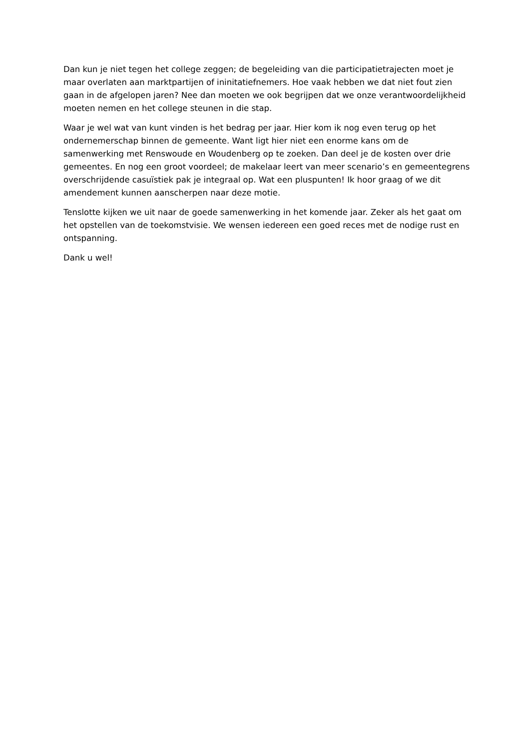Dan kun je niet tegen het college zeggen; de begeleiding van die participatietrajecten moet je maar overlaten aan marktpartijen of ininitatiefnemers. Hoe vaak hebben we dat niet fout zien gaan in de afgelopen jaren? Nee dan moeten we ook begrijpen dat we onze verantwoordelijkheid moeten nemen en het college steunen in die stap.
Waar je wel wat van kunt vinden is het bedrag per jaar. Hier kom ik nog even terug op het ondernemerschap binnen de gemeente. Want ligt hier niet een enorme kans om de samenwerking met Renswoude en Woudenberg op te zoeken. Dan deel je de kosten over drie gemeentes. En nog een groot voordeel; de makelaar leert van meer scenario’s en gemeentegrens overschrijdende casuïstiek pak je integraal op. Wat een pluspunten! Ik hoor graag of we dit amendement kunnen aanscherpen naar deze motie.
Tenslotte kijken we uit naar de goede samenwerking in het komende jaar. Zeker als het gaat om het opstellen van de toekomstvisie. We wensen iedereen een goed reces met de nodige rust en ontspanning.
Dank u wel!